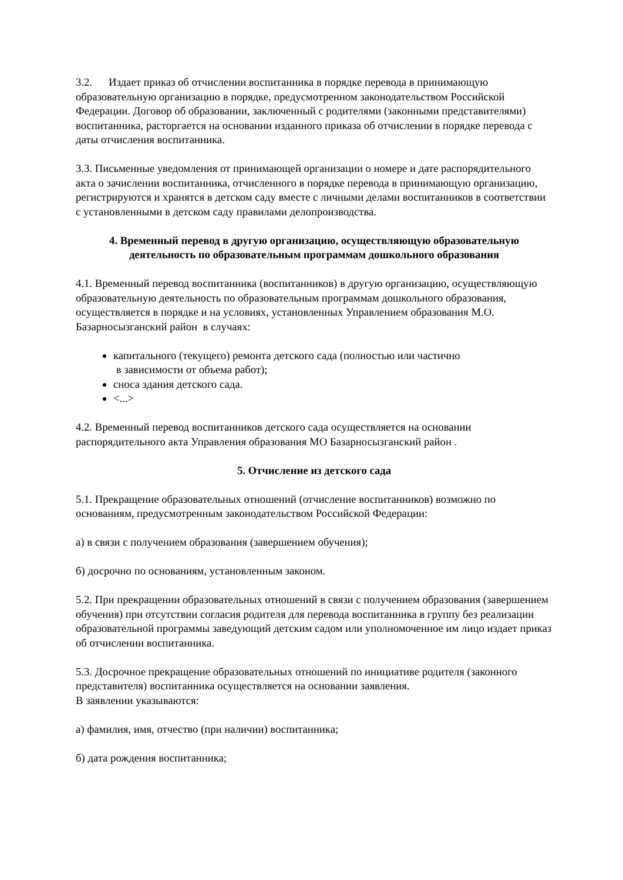3.2. Издает приказ об отчислении воспитанника в порядке перевода в принимающую образовательную организацию в порядке, предусмотренном законодательством Российской Федерации. Договор об образовании, заключенный с родителями (законными представителями) воспитанника, расторгается на основании изданного приказа об отчислении в порядке перевода с даты отчисления воспитанника.
3.3. Письменные уведомления от принимающей организации о номере и дате распорядительного акта о зачислении воспитанника, отчисленного в порядке перевода в принимающую организацию, регистрируются и хранятся в детском саду вместе с личными делами воспитанников в соответствии с установленными в детском саду правилами делопроизводства.
4. Временный перевод в другую организацию, осуществляющую образовательную деятельность по образовательным программам дошкольного образования
4.1. Временный перевод воспитанника (воспитанников) в другую организацию, осуществляющую образовательную деятельность по образовательным программам дошкольного образования, осуществляется в порядке и на условиях, установленных Управлением образования М.О. Базарносызганский район в случаях:
капитального (текущего) ремонта детского сада (полностью или частично
в зависимости от объема работ);
сноса здания детского сада.
<...>
4.2. Временный перевод воспитанников детского сада осуществляется на основании распорядительного акта Управления образования МО Базарносызганский район .
5. Отчисление из детского сада
5.1. Прекращение образовательных отношений (отчисление воспитанников) возможно по основаниям, предусмотренным законодательством Российской Федерации:
а) в связи с получением образования (завершением обучения);
б) досрочно по основаниям, установленным законом.
5.2. При прекращении образовательных отношений в связи с получением образования (завершением обучения) при отсутствии согласия родителя для перевода воспитанника в группу без реализации образовательной программы заведующий детским садом или уполномоченное им лицо издает приказ об отчислении воспитанника.
5.3. Досрочное прекращение образовательных отношений по инициативе родителя (законного представителя) воспитанника осуществляется на основании заявления.
В заявлении указываются:
а) фамилия, имя, отчество (при наличии) воспитанника;
б) дата рождения воспитанника;